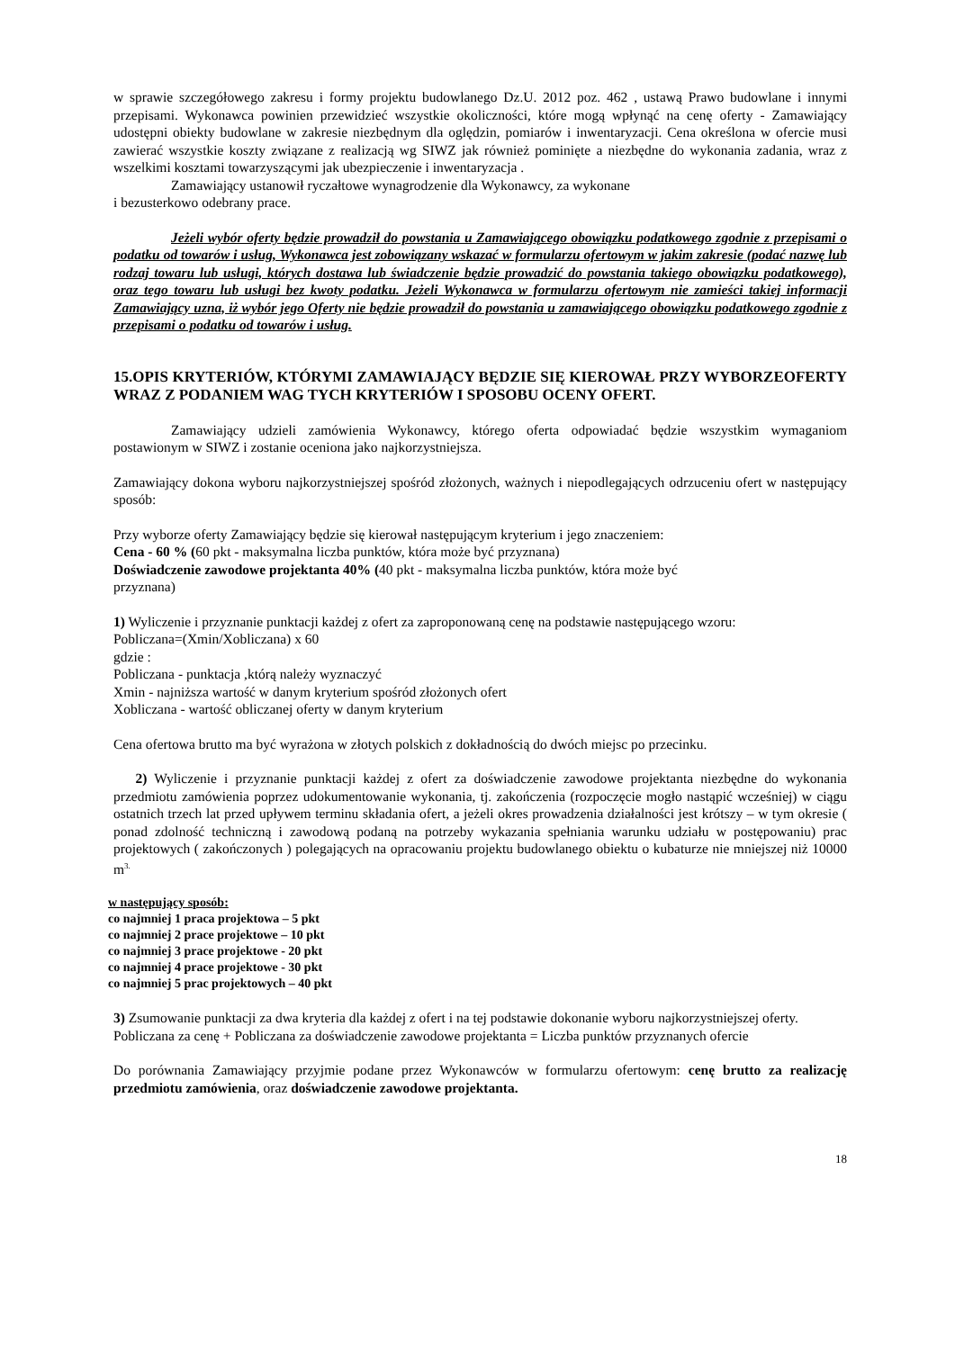w sprawie szczegółowego zakresu i formy projektu budowlanego Dz.U. 2012 poz. 462 , ustawą Prawo budowlane i innymi przepisami. Wykonawca powinien przewidzieć wszystkie okoliczności, które mogą wpłynąć na cenę oferty - Zamawiający udostępni obiekty budowlane w zakresie niezbędnym dla oględzin, pomiarów i inwentaryzacji. Cena określona w ofercie musi zawierać wszystkie koszty związane z realizacją wg SIWZ jak również pominięte a niezbędne do wykonania zadania, wraz z wszelkimi kosztami towarzyszącymi jak ubezpieczenie i inwentaryzacja .
Zamawiający ustanowił ryczałtowe wynagrodzenie dla Wykonawcy, za wykonane
i bezusterkowo odebrany prace.
Jeżeli wybór oferty będzie prowadził do powstania u Zamawiającego obowiązku podatkowego zgodnie z przepisami o podatku od towarów i usług, Wykonawca jest zobowiązany wskazać w formularzu ofertowym w jakim zakresie (podać nazwę lub rodzaj towaru lub usługi, których dostawa lub świadczenie będzie prowadzić do powstania takiego obowiązku podatkowego), oraz tego towaru lub usługi bez kwoty podatku. Jeżeli Wykonawca w formularzu ofertowym nie zamieści takiej informacji Zamawiający uzna, iż wybór jego Oferty nie będzie prowadził do powstania u zamawiającego obowiązku podatkowego zgodnie z przepisami o podatku od towarów i usług.
15.OPIS KRYTERIÓW, KTÓRYMI ZAMAWIAJĄCY BĘDZIE SIĘ KIEROWAŁ PRZY WYBORZEOFERTY WRAZ Z PODANIEM WAG TYCH KRYTERIÓW I SPOSOBU OCENY OFERT.
Zamawiający udzieli zamówienia Wykonawcy, którego oferta odpowiadać będzie wszystkim wymaganiom postawionym w SIWZ i zostanie oceniona jako najkorzystniejsza.
Zamawiający dokona wyboru najkorzystniejszej spośród złożonych, ważnych i niepodlegających odrzuceniu ofert w następujący sposób:
Przy wyborze oferty Zamawiający będzie się kierował następującym kryterium i jego znaczeniem:
Cena - 60 % (60 pkt - maksymalna liczba punktów, która może być przyznana)
Doświadczenie zawodowe projektanta 40% (40 pkt - maksymalna liczba punktów, która może być
przyznana)
1) Wyliczenie i przyznanie punktacji każdej z ofert za zaproponowaną cenę na podstawie następującego wzoru:
Pobliczana=(Xmin/Xobliczana) x 60
gdzie :
Pobliczana - punktacja ,którą należy wyznaczyć
Xmin - najniższa wartość w danym kryterium spośród złożonych ofert
Xobliczana - wartość obliczanej oferty w danym kryterium
Cena ofertowa brutto ma być wyrażona w złotych polskich z dokładnością do dwóch miejsc po przecinku.
2) Wyliczenie i przyznanie punktacji każdej z ofert za doświadczenie zawodowe projektanta niezbędne do wykonania przedmiotu zamówienia poprzez udokumentowanie wykonania, tj. zakończenia (rozpoczęcie mogło nastąpić wcześniej) w ciągu ostatnich trzech lat przed upływem terminu składania ofert, a jeżeli okres prowadzenia działalności jest krótszy – w tym okresie ( ponad zdolność techniczną i zawodową podaną na potrzeby wykazania spełniania warunku udziału w postępowaniu) prac projektowych ( zakończonych ) polegających na opracowaniu projektu budowlanego obiektu o kubaturze nie mniejszej niż 10000 m<sup>3.</sup>
w następujący sposób:
co najmniej 1 praca projektowa – 5 pkt
co najmniej 2 prace projektowe – 10 pkt
co najmniej 3 prace projektowe - 20 pkt
co najmniej 4 prace projektowe - 30 pkt
co najmniej 5 prac projektowych – 40 pkt
3) Zsumowanie punktacji za dwa kryteria dla każdej z ofert i na tej podstawie dokonanie wyboru najkorzystniejszej oferty.
Pobliczana za cenę + Pobliczana za doświadczenie zawodowe projektanta = Liczba punktów przyznanych ofercie
Do porównania Zamawiający przyjmie podane przez Wykonawców w formularzu ofertowym: cenę brutto za realizację przedmiotu zamówienia, oraz doświadczenie zawodowe projektanta.
18